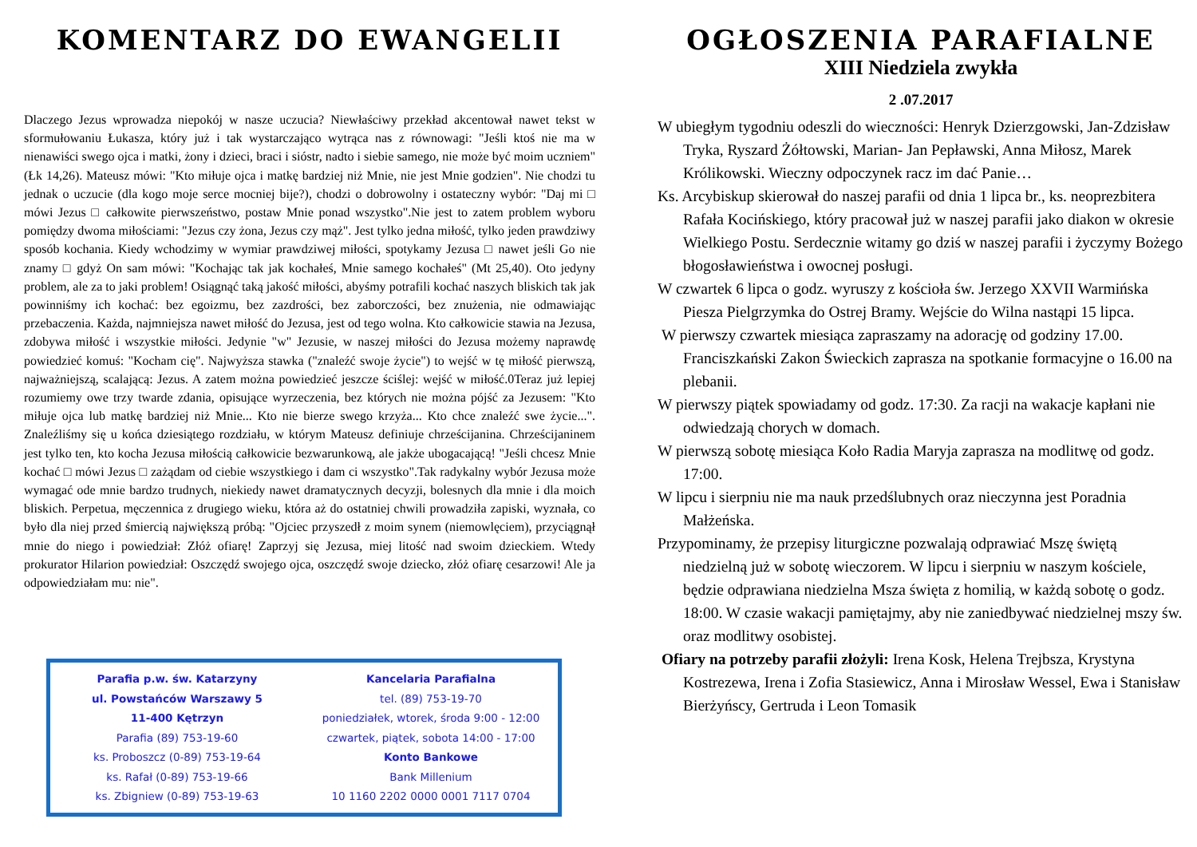KOMENTARZ DO EWANGELII
Dlaczego Jezus wprowadza niepokój w nasze uczucia? Niewłaściwy przekład akcentował nawet tekst w sformułowaniu Łukasza, który już i tak wystarczająco wytrąca nas z równowagi: "Jeśli ktoś nie ma w nienawiści swego ojca i matki, żony i dzieci, braci i sióstr, nadto i siebie samego, nie może być moim uczniem" (Łk 14,26). Mateusz mówi: "Kto miłuje ojca i matkę bardziej niż Mnie, nie jest Mnie godzien". Nie chodzi tu jednak o uczucie (dla kogo moje serce mocniej bije?), chodzi o dobrowolny i ostateczny wybór: "Daj mi □ mówi Jezus □ całkowite pierwszeństwo, postaw Mnie ponad wszystko".Nie jest to zatem problem wyboru pomiędzy dwoma miłościami: "Jezus czy żona, Jezus czy mąż". Jest tylko jedna miłość, tylko jeden prawdziwy sposób kochania. Kiedy wchodzimy w wymiar prawdziwej miłości, spotykamy Jezusa □ nawet jeśli Go nie znamy □ gdyż On sam mówi: "Kochając tak jak kochałeś, Mnie samego kochałeś" (Mt 25,40). Oto jedyny problem, ale za to jaki problem! Osiągnąć taką jakość miłości, abyśmy potrafili kochać naszych bliskich tak jak powinniśmy ich kochać: bez egoizmu, bez zazdrości, bez zaborczości, bez znużenia, nie odmawiając przebaczenia. Każda, najmniejsza nawet miłość do Jezusa, jest od tego wolna. Kto całkowicie stawia na Jezusa, zdobywa miłość i wszystkie miłości. Jedynie "w" Jezusie, w naszej miłości do Jezusa możemy naprawdę powiedzieć komuś: "Kocham cię". Najwyższa stawka ("znaleźć swoje życie") to wejść w tę miłość pierwszą, najważniejszą, scalającą: Jezus. A zatem można powiedzieć jeszcze ściślej: wejść w miłość.0Teraz już lepiej rozumiemy owe trzy twarde zdania, opisujące wyrzeczenia, bez których nie można pójść za Jezusem: "Kto miłuje ojca lub matkę bardziej niż Mnie... Kto nie bierze swego krzyża... Kto chce znaleźć swe życie...". Znaleźliśmy się u końca dziesiątego rozdziału, w którym Mateusz definiuje chrześcijanina. Chrześcijaninem jest tylko ten, kto kocha Jezusa miłością całkowicie bezwarunkową, ale jakże ubogacającą! "Jeśli chcesz Mnie kochać □ mówi Jezus □ zażądam od ciebie wszystkiego i dam ci wszystko".Tak radykalny wybór Jezusa może wymagać ode mnie bardzo trudnych, niekiedy nawet dramatycznych decyzji, bolesnych dla mnie i dla moich bliskich. Perpetua, męczennica z drugiego wieku, która aż do ostatniej chwili prowadziła zapiski, wyznała, co było dla niej przed śmiercią największą próbą: "Ojciec przyszedł z moim synem (niemowlęciem), przyciągnął mnie do niego i powiedział: Złóż ofiarę! Zaprzyj się Jezusa, miej litość nad swoim dzieckiem. Wtedy prokurator Hilarion powiedział: Oszczędź swojego ojca, oszczędź swoje dziecko, złóż ofiarę cesarzowi! Ale ja odpowiedziałam mu: nie".
Parafia p.w. św. Katarzyny
ul. Powstańców Warszawy 5
11-400 Kętrzyn
Parafia (89) 753-19-60
ks. Proboszcz (0-89) 753-19-64
ks. Rafał (0-89) 753-19-66
ks. Zbigniew (0-89) 753-19-63
Kancelaria Parafialna
tel. (89) 753-19-70
poniedziałek, wtorek, środa 9:00 - 12:00
czwartek, piątek, sobota 14:00 - 17:00
Konto Bankowe
Bank Millenium
10 1160 2202 0000 0001 7117 0704
OGŁOSZENIA PARAFIALNE
XIII Niedziela zwykła
2 .07.2017
W ubiegłym tygodniu odeszli do wieczności: Henryk Dzierzgowski, Jan-Zdzisław Tryka, Ryszard Żółtowski, Marian- Jan Pepławski, Anna Miłosz, Marek Królikowski. Wieczny odpoczynek racz im dać Panie…
Ks. Arcybiskup skierował do naszej parafii od dnia 1 lipca br., ks. neoprezbitera Rafała Kocińskiego, który pracował już w naszej parafii jako diakon w okresie Wielkiego Postu. Serdecznie witamy go dziś w naszej parafii i życzymy Bożego błogosławieństwa i owocnej posługi.
W czwartek 6 lipca o godz. wyruszy z kościoła św. Jerzego XXVII Warmińska Piesza Pielgrzymka do Ostrej Bramy. Wejście do Wilna nastąpi 15 lipca.
W pierwszy czwartek miesiąca zapraszamy na adorację od godziny 17.00. Franciszkański Zakon Świeckich zaprasza na spotkanie formacyjne o 16.00 na plebanii.
W pierwszy piątek spowiadamy od godz. 17:30. Za racji na wakacje kapłani nie odwiedzają chorych w domach.
W pierwszą sobotę miesiąca Koło Radia Maryja zaprasza na modlitwę od godz. 17:00.
W lipcu i sierpniu nie ma nauk przedślubnych oraz nieczynna jest Poradnia Małżeńska.
Przypominamy, że przepisy liturgiczne pozwalają odprawiać Mszę świętą niedzielną już w sobotę wieczorem. W lipcu i sierpniu w naszym kościele, będzie odprawiana niedzielna Msza święta z homilią, w każdą sobotę o godz. 18:00. W czasie wakacji pamiętajmy, aby nie zaniedbywać niedzielnej mszy św. oraz modlitwy osobistej.
Ofiary na potrzeby parafii złożyli: Irena Kosk, Helena Trejbsza, Krystyna Kostrezewa, Irena i Zofia Stasiewicz, Anna i Mirosław Wessel, Ewa i Stanisław Bierżyńscy, Gertruda i Leon Tomasik